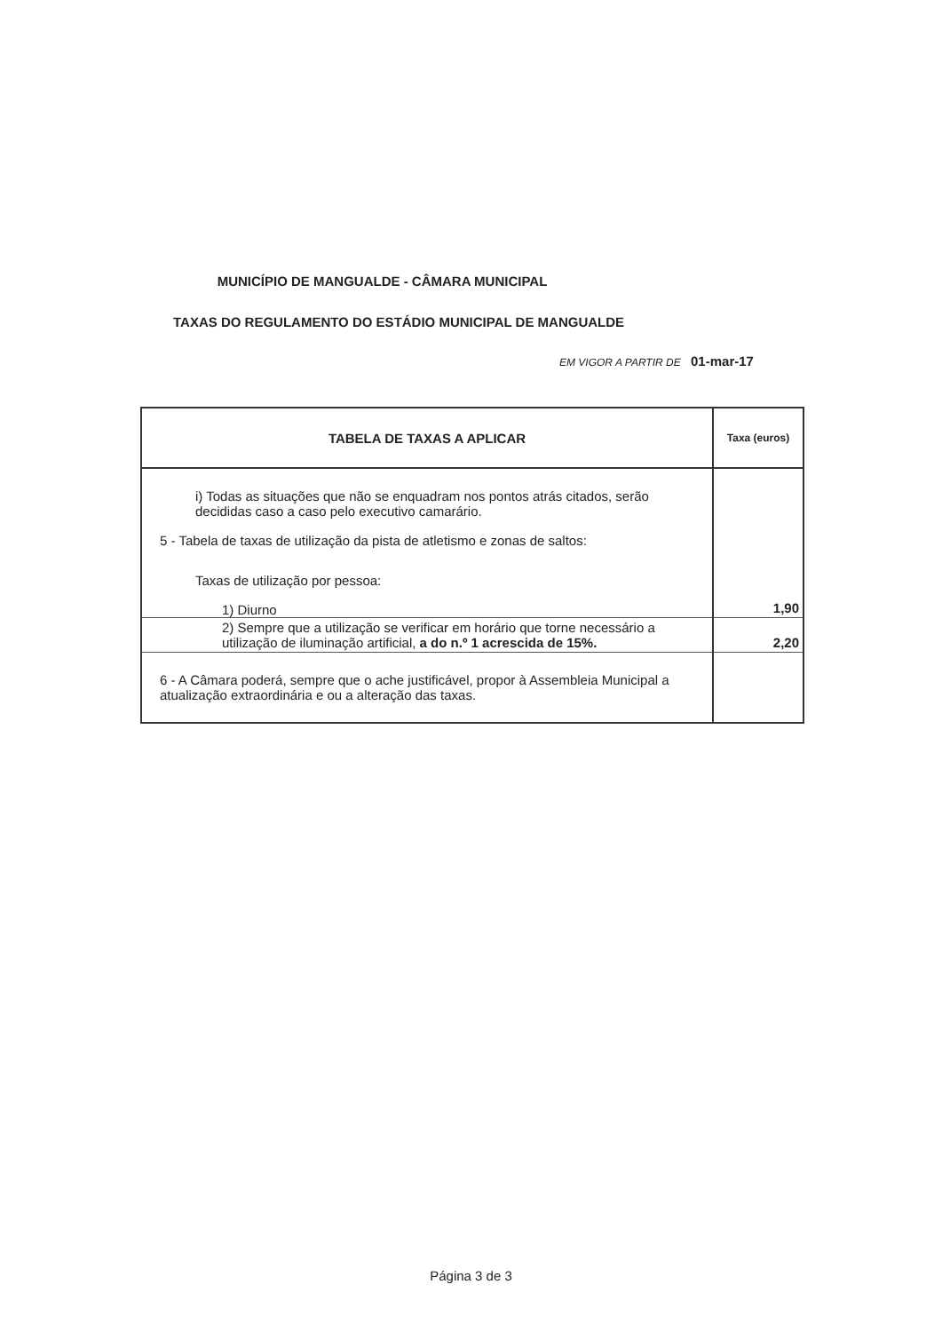MUNICÍPIO DE MANGUALDE - CÂMARA MUNICIPAL
TAXAS DO REGULAMENTO DO ESTÁDIO MUNICIPAL DE MANGUALDE
EM VIGOR A PARTIR DE 01-mar-17
| TABELA DE TAXAS A APLICAR | Taxa (euros) |
| --- | --- |
| i) Todas as situações que não se enquadram nos pontos atrás citados, serão decididas caso a caso pelo executivo camarário. 5 - Tabela de taxas de utilização da pista de atletismo e zonas de saltos: Taxas de utilização por pessoa: 1) Diurno | 1,90 |
| 2) Sempre que a utilização se verificar em horário que torne necessário a utilização de iluminação artificial, a do n.º 1 acrescida de 15%. | 2,20 |
| 6 - A Câmara poderá, sempre que o ache justificável, propor à Assembleia Municipal a atualização extraordinária e ou a alteração das taxas. | |
Página 3 de 3